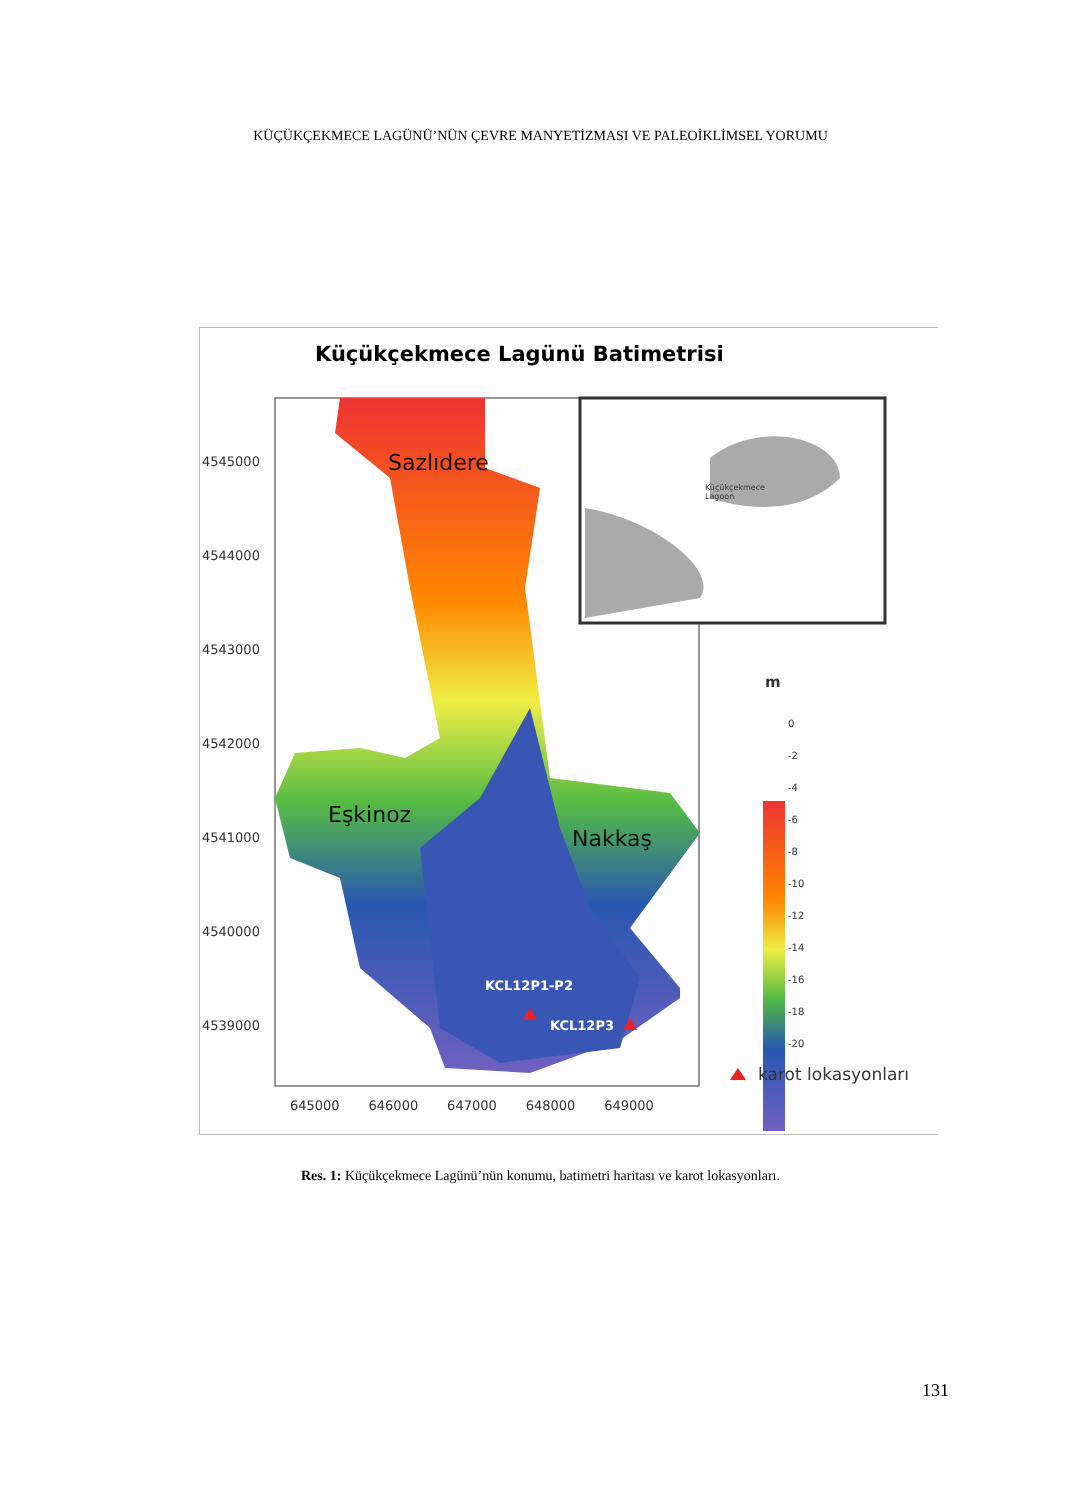KÜÇÜKÇEKMECE LAGÜNÜ’NÜN ÇEVRE MANYETİZMASI VE PALEOİKLİMSEL YORUMU
Küçükçekmece Lagünü Batimetrisi
4545000
4544000
4543000
4542000
4541000
4540000
4539000
645000 646000 647000 648000 649000
Sazlıdere
Eşkinoz
Nakkaş
KCL12P1-P2
KCL12P3
Küçükçekmece
Lagoon
m
0
-2
-4
-6
-8
-10
-12
-14
-16
-18
-20
karot lokasyonları
Res. 1: Küçükçekmece Lagünü’nün konumu, batimetri haritası ve karot lokasyonları.
131